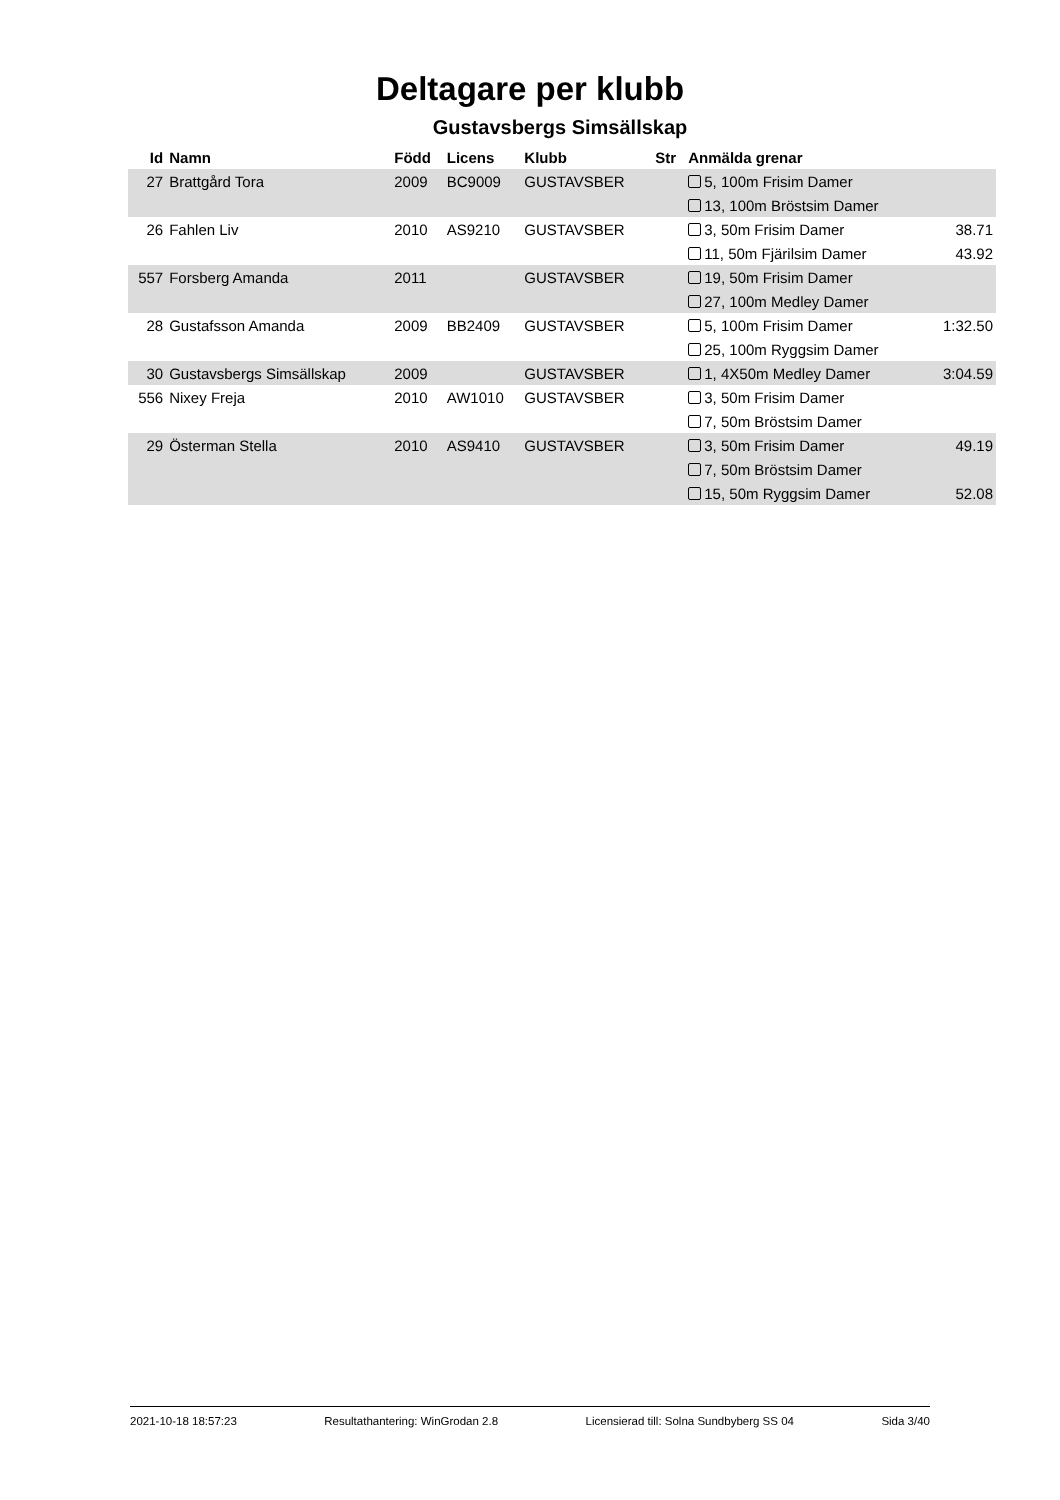Deltagare per klubb
Gustavsbergs Simsällskap
| Id | Namn | Född | Licens | Klubb | Str | Anmälda grenar | |
| --- | --- | --- | --- | --- | --- | --- | --- |
| 27 | Brattgård Tora | 2009 | BC9009 | GUSTAVSBER | | 5, 100m Frisim Damer | |
| | | | | | | 13, 100m Bröstsim Damer | |
| 26 | Fahlen Liv | 2010 | AS9210 | GUSTAVSBER | | 3, 50m Frisim Damer | 38.71 |
| | | | | | | 11, 50m Fjärilsim Damer | 43.92 |
| 557 | Forsberg Amanda | 2011 | | GUSTAVSBER | | 19, 50m Frisim Damer | |
| | | | | | | 27, 100m Medley Damer | |
| 28 | Gustafsson Amanda | 2009 | BB2409 | GUSTAVSBER | | 5, 100m Frisim Damer | 1:32.50 |
| | | | | | | 25, 100m Ryggsim Damer | |
| 30 | Gustavsbergs Simsällskap | 2009 | | GUSTAVSBER | | 1, 4X50m Medley Damer | 3:04.59 |
| 556 | Nixey Freja | 2010 | AW1010 | GUSTAVSBER | | 3, 50m Frisim Damer | |
| | | | | | | 7, 50m Bröstsim Damer | |
| 29 | Österman Stella | 2010 | AS9410 | GUSTAVSBER | | 3, 50m Frisim Damer | 49.19 |
| | | | | | | 7, 50m Bröstsim Damer | |
| | | | | | | 15, 50m Ryggsim Damer | 52.08 |
2021-10-18 18:57:23 Resultathantering: WinGrodan 2.8 Licensierad till: Solna Sundbyberg SS 04 Sida 3/40